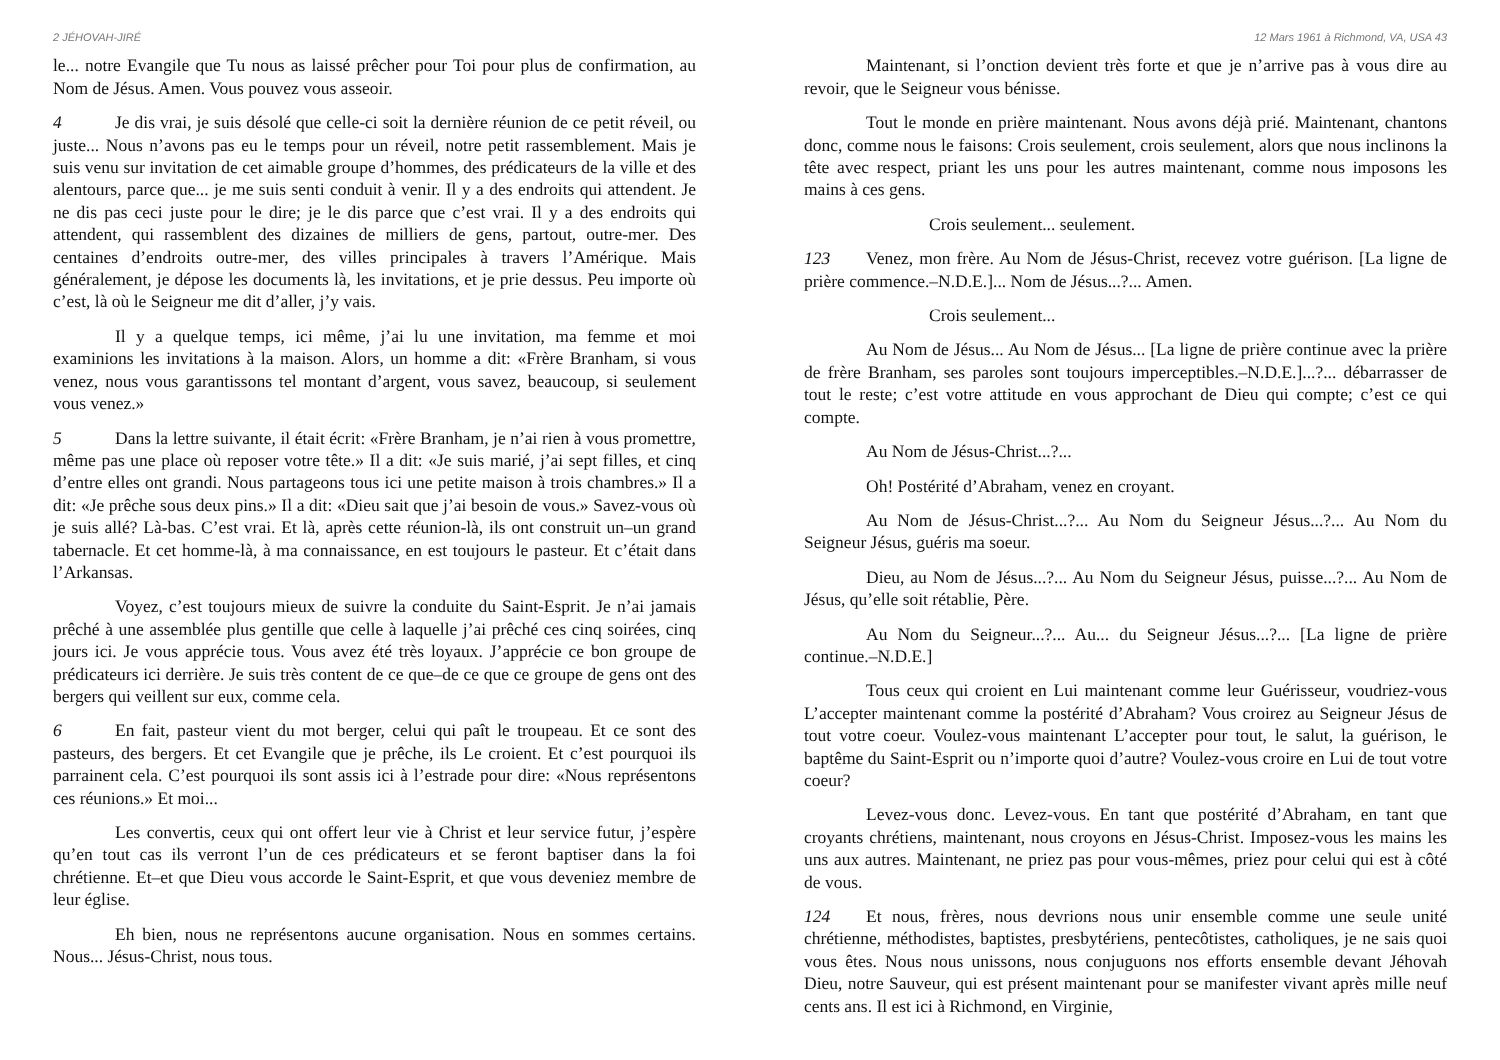2 JÉHOVAH-JIRÉ
le... notre Evangile que Tu nous as laissé prêcher pour Toi pour plus de confirmation, au Nom de Jésus. Amen. Vous pouvez vous asseoir.
4 Je dis vrai, je suis désolé que celle-ci soit la dernière réunion de ce petit réveil, ou juste... Nous n’avons pas eu le temps pour un réveil, notre petit rassemblement. Mais je suis venu sur invitation de cet aimable groupe d’hommes, des prédicateurs de la ville et des alentours, parce que... je me suis senti conduit à venir. Il y a des endroits qui attendent. Je ne dis pas ceci juste pour le dire; je le dis parce que c’est vrai. Il y a des endroits qui attendent, qui rassemblent des dizaines de milliers de gens, partout, outre-mer. Des centaines d’endroits outre-mer, des villes principales à travers l’Amérique. Mais généralement, je dépose les documents là, les invitations, et je prie dessus. Peu importe où c’est, là où le Seigneur me dit d’aller, j’y vais.
Il y a quelque temps, ici même, j’ai lu une invitation, ma femme et moi examinions les invitations à la maison. Alors, un homme a dit: «Frère Branham, si vous venez, nous vous garantissons tel montant d’argent, vous savez, beaucoup, si seulement vous venez.»
5 Dans la lettre suivante, il était écrit: «Frère Branham, je n’ai rien à vous promettre, même pas une place où reposer votre tête.» Il a dit: «Je suis marié, j’ai sept filles, et cinq d’entre elles ont grandi. Nous partageons tous ici une petite maison à trois chambres.» Il a dit: «Je prêche sous deux pins.» Il a dit: «Dieu sait que j’ai besoin de vous.» Savez-vous où je suis allé? Là-bas. C’est vrai. Et là, après cette réunion-là, ils ont construit un–un grand tabernacle. Et cet homme-là, à ma connaissance, en est toujours le pasteur. Et c’était dans l’Arkansas.
Voyez, c’est toujours mieux de suivre la conduite du Saint-Esprit. Je n’ai jamais prêché à une assemblée plus gentille que celle à laquelle j’ai prêché ces cinq soirées, cinq jours ici. Je vous apprécie tous. Vous avez été très loyaux. J’apprécie ce bon groupe de prédicateurs ici derrière. Je suis très content de ce que–de ce que ce groupe de gens ont des bergers qui veillent sur eux, comme cela.
6 En fait, pasteur vient du mot berger, celui qui paît le troupeau. Et ce sont des pasteurs, des bergers. Et cet Evangile que je prêche, ils Le croient. Et c’est pourquoi ils parrainent cela. C’est pourquoi ils sont assis ici à l’estrade pour dire: «Nous représentons ces réunions.» Et moi...
Les convertis, ceux qui ont offert leur vie à Christ et leur service futur, j’espère qu’en tout cas ils verront l’un de ces prédicateurs et se feront baptiser dans la foi chrétienne. Et–et que Dieu vous accorde le Saint-Esprit, et que vous deveniez membre de leur église.
Eh bien, nous ne représentons aucune organisation. Nous en sommes certains. Nous... Jésus-Christ, nous tous.
12 Mars 1961 à Richmond, VA, USA 43
Maintenant, si l’onction devient très forte et que je n’arrive pas à vous dire au revoir, que le Seigneur vous bénisse.
Tout le monde en prière maintenant. Nous avons déjà prié. Maintenant, chantons donc, comme nous le faisons: Crois seulement, crois seulement, alors que nous inclinons la tête avec respect, priant les uns pour les autres maintenant, comme nous imposons les mains à ces gens.
Crois seulement... seulement.
123 Venez, mon frère. Au Nom de Jésus-Christ, recevez votre guérison. [La ligne de prière commence.–N.D.E.]... Nom de Jésus...?... Amen.
Crois seulement...
Au Nom de Jésus... Au Nom de Jésus... [La ligne de prière continue avec la prière de frère Branham, ses paroles sont toujours imperceptibles.–N.D.E.]...?... débarrasser de tout le reste; c’est votre attitude en vous approchant de Dieu qui compte; c’est ce qui compte.
Au Nom de Jésus-Christ...?...
Oh! Postérité d’Abraham, venez en croyant.
Au Nom de Jésus-Christ...?... Au Nom du Seigneur Jésus...?... Au Nom du Seigneur Jésus, guéris ma soeur.
Dieu, au Nom de Jésus...?... Au Nom du Seigneur Jésus, puisse...?... Au Nom de Jésus, qu’elle soit rétablie, Père.
Au Nom du Seigneur...?... Au... du Seigneur Jésus...?... [La ligne de prière continue.–N.D.E.]
Tous ceux qui croient en Lui maintenant comme leur Guérisseur, voudriez-vous L’accepter maintenant comme la postérité d’Abraham? Vous croirez au Seigneur Jésus de tout votre coeur. Voulez-vous maintenant L’accepter pour tout, le salut, la guérison, le baptême du Saint-Esprit ou n’importe quoi d’autre? Voulez-vous croire en Lui de tout votre coeur?
Levez-vous donc. Levez-vous. En tant que postérité d’Abraham, en tant que croyants chrétiens, maintenant, nous croyons en Jésus-Christ. Imposez-vous les mains les uns aux autres. Maintenant, ne priez pas pour vous-mêmes, priez pour celui qui est à côté de vous.
124 Et nous, frères, nous devrions nous unir ensemble comme une seule unité chrétienne, méthodistes, baptistes, presbytériens, pentecôtistes, catholiques, je ne sais quoi vous êtes. Nous nous unissons, nous conjuguons nos efforts ensemble devant Jéhovah Dieu, notre Sauveur, qui est présent maintenant pour se manifester vivant après mille neuf cents ans. Il est ici à Richmond, en Virginie,